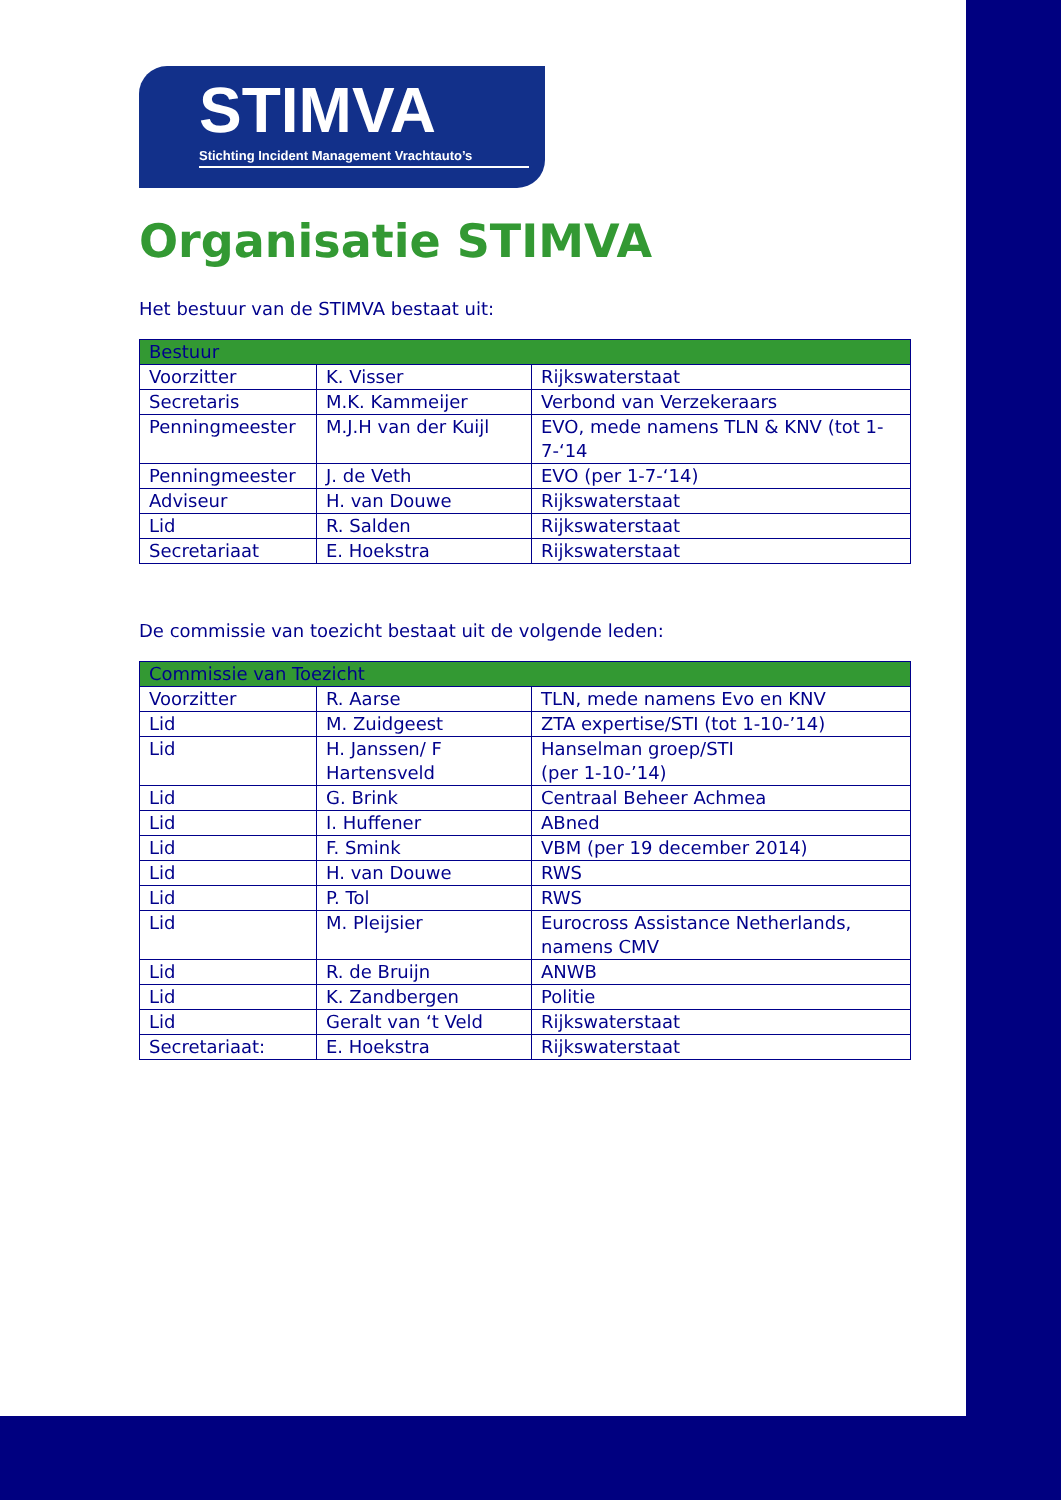STIMVA
Stichting Incident Management Vrachtauto’s
Organisatie STIMVA
Het bestuur van de STIMVA bestaat uit:
| Bestuur | | |
| Voorzitter | K. Visser | Rijkswaterstaat |
| Secretaris | M.K. Kammeijer | Verbond van Verzekeraars |
| Penningmeester | M.J.H van der Kuijl | EVO, mede namens TLN & KNV (tot 1-7-‘14 |
| Penningmeester | J. de Veth | EVO (per 1-7-‘14) |
| Adviseur | H. van Douwe | Rijkswaterstaat |
| Lid | R. Salden | Rijkswaterstaat |
| Secretariaat | E. Hoekstra | Rijkswaterstaat |
De commissie van toezicht bestaat uit de volgende leden:
| Commissie van Toezicht | | |
| Voorzitter | R. Aarse | TLN, mede namens Evo en KNV |
| Lid | M. Zuidgeest | ZTA expertise/STI (tot 1-10-’14) |
| Lid | H. Janssen/ F Hartensveld | Hanselman groep/STI (per 1-10-’14) |
| Lid | G. Brink | Centraal Beheer Achmea |
| Lid | I. Huffener | ABned |
| Lid | F. Smink | VBM (per 19 december 2014) |
| Lid | H. van Douwe | RWS |
| Lid | P. Tol | RWS |
| Lid | M. Pleijsier | Eurocross Assistance Netherlands, namens CMV |
| Lid | R. de Bruijn | ANWB |
| Lid | K. Zandbergen | Politie |
| Lid | Geralt van ‘t Veld | Rijkswaterstaat |
| Secretariaat: | E. Hoekstra | Rijkswaterstaat |